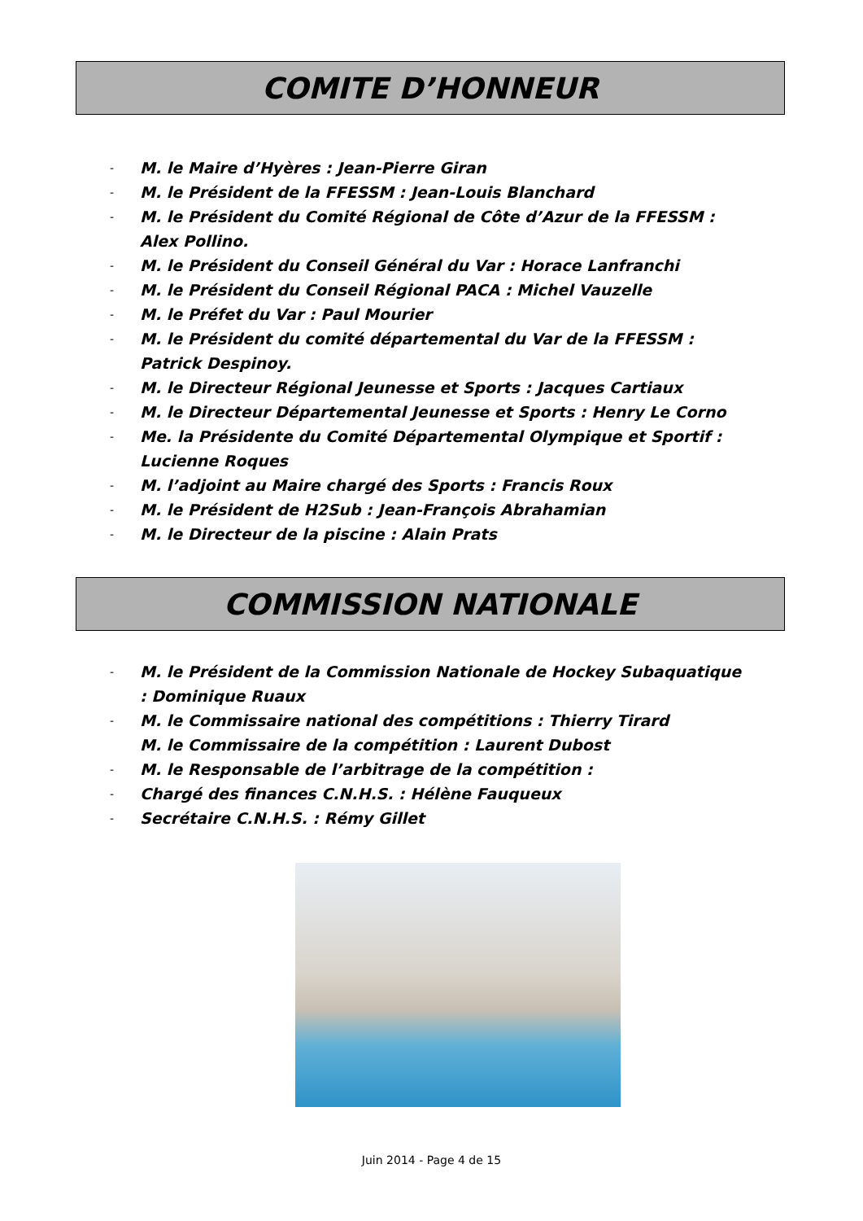COMITE D’HONNEUR
- M. le Maire d’Hyères : Jean-Pierre Giran
- M. le Président de la FFESSM : Jean-Louis Blanchard
- M. le Président du Comité Régional de Côte d’Azur de la FFESSM : Alex Pollino.
- M. le Président du Conseil Général du Var : Horace Lanfranchi
- M. le Président du Conseil Régional PACA : Michel Vauzelle
- M. le Préfet du Var : Paul Mourier
- M. le Président du comité départemental du Var de la FFESSM : Patrick Despinoy.
- M. le Directeur Régional Jeunesse et Sports : Jacques Cartiaux
- M. le Directeur Départemental Jeunesse et Sports : Henry Le Corno
- Me. la Présidente du Comité Départemental Olympique et Sportif : Lucienne Roques
- M. l’adjoint au Maire chargé des Sports : Francis Roux
- M. le Président de H2Sub : Jean-François Abrahamian
- M. le Directeur de la piscine : Alain Prats
COMMISSION NATIONALE
- M. le Président de la Commission Nationale de Hockey Subaquatique : Dominique Ruaux
- M. le Commissaire national des compétitions : Thierry Tirard
M. le Commissaire de la compétition : Laurent Dubost
- M. le Responsable de l’arbitrage de la compétition :
- Chargé des finances C.N.H.S. : Hélène Fauqueux
- Secrétaire C.N.H.S. : Rémy Gillet
Juin 2014 - Page 4 de 15